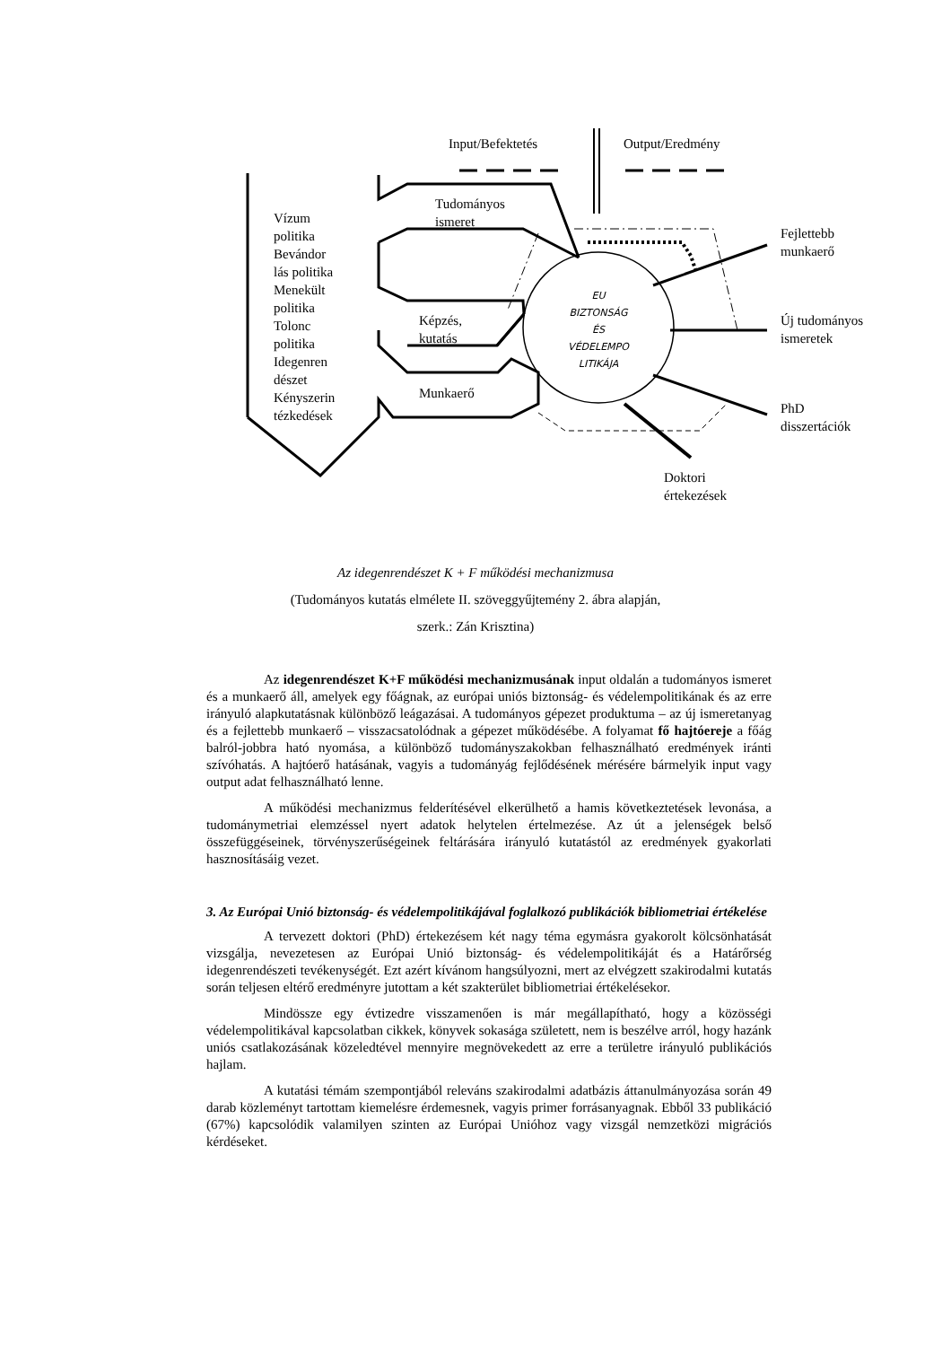Input/Befektetés Output/Eredmény
Vízum
politika
Bevándor
lás politika
Menekült
politika
Tolonc
politika
Idegenren
dészet
Kényszerin
tézkedések
Tudományos
ismeret
Képzés,
kutatás
Munkaerő
EU
BIZTONSÁG
ÉS
VÉDELEMPO
LITIKÁJA
Fejlettebb
munkaerő
Új tudományos
ismeretek
PhD
disszertációk
Doktori
értekezések
Az idegenrendészet K + F működési mechanizmusa
(Tudományos kutatás elmélete II. szöveggyűjtemény 2. ábra alapján,
szerk.: Zán Krisztina)
Az idegenrendészet K+F működési mechanizmusának input oldalán a tudományos ismeret és a munkaerő áll, amelyek egy főágnak, az európai uniós biztonság- és védelempolitikának és az erre irányuló alapkutatásnak különböző leágazásai. A tudományos gépezet produktuma – az új ismeretanyag és a fejlettebb munkaerő – visszacsatolódnak a gépezet működésébe. A folyamat fő hajtóereje a főág balról-jobbra ható nyomása, a különböző tudományszakokban felhasználható eredmények iránti szívóhatás. A hajtóerő hatásának, vagyis a tudományág fejlődésének mérésére bármelyik input vagy output adat felhasználható lenne.
A működési mechanizmus felderítésével elkerülhető a hamis következtetések levonása, a tudománymetriai elemzéssel nyert adatok helytelen értelmezése. Az út a jelenségek belső összefüggéseinek, törvényszerűségeinek feltárására irányuló kutatástól az eredmények gyakorlati hasznosításáig vezet.
3. Az Európai Unió biztonság- és védelempolitikájával foglalkozó publikációk bibliometriai értékelése
A tervezett doktori (PhD) értekezésem két nagy téma egymásra gyakorolt kölcsönhatását vizsgálja, nevezetesen az Európai Unió biztonság- és védelempolitikáját és a Határőrség idegenrendészeti tevékenységét. Ezt azért kívánom hangsúlyozni, mert az elvégzett szakirodalmi kutatás során teljesen eltérő eredményre jutottam a két szakterület bibliometriai értékelésekor.
Mindössze egy évtizedre visszamenően is már megállapítható, hogy a közösségi védelempolitikával kapcsolatban cikkek, könyvek sokasága született, nem is beszélve arról, hogy hazánk uniós csatlakozásának közeledtével mennyire megnövekedett az erre a területre irányuló publikációs hajlam.
A kutatási témám szempontjából releváns szakirodalmi adatbázis áttanulmányozása során 49 darab közleményt tartottam kiemelésre érdemesnek, vagyis primer forrásanyagnak. Ebből 33 publikáció (67%) kapcsolódik valamilyen szinten az Európai Unióhoz vagy vizsgál nemzetközi migrációs kérdéseket.